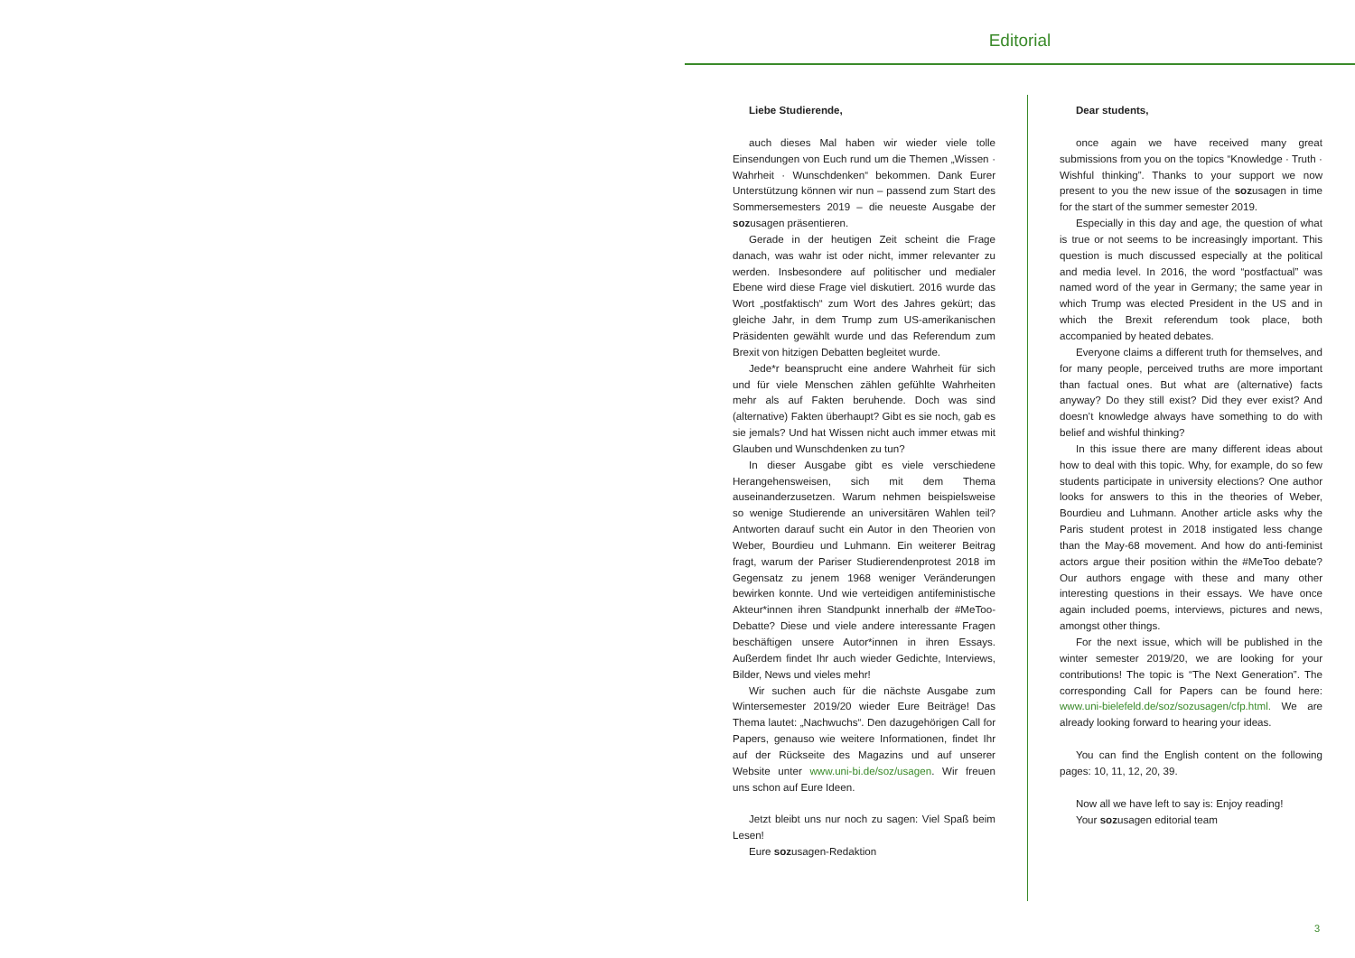Editorial
Liebe Studierende,
auch dieses Mal haben wir wieder viele tolle Einsendungen von Euch rund um die Themen „Wissen · Wahrheit · Wunschdenken“ bekommen. Dank Eurer Unterstützung können wir nun – passend zum Start des Sommersemesters 2019 – die neueste Ausgabe der sozusagen präsentieren.
Gerade in der heutigen Zeit scheint die Frage danach, was wahr ist oder nicht, immer relevanter zu werden. Insbesondere auf politischer und medialer Ebene wird diese Frage viel diskutiert. 2016 wurde das Wort „postfaktisch“ zum Wort des Jahres gekürt; das gleiche Jahr, in dem Trump zum US-amerikanischen Präsidenten gewählt wurde und das Referendum zum Brexit von hitzigen Debatten begleitet wurde.
Jede*r beansprucht eine andere Wahrheit für sich und für viele Menschen zählen gefühlte Wahrheiten mehr als auf Fakten beruhende. Doch was sind (alternative) Fakten überhaupt? Gibt es sie noch, gab es sie jemals? Und hat Wissen nicht auch immer etwas mit Glauben und Wunschdenken zu tun?
In dieser Ausgabe gibt es viele verschiedene Herangehensweisen, sich mit dem Thema auseinanderzusetzen. Warum nehmen beispielsweise so wenige Studierende an universitären Wahlen teil? Antworten darauf sucht ein Autor in den Theorien von Weber, Bourdieu und Luhmann. Ein weiterer Beitrag fragt, warum der Pariser Studierendenprotest 2018 im Gegensatz zu jenem 1968 weniger Veränderungen bewirken konnte. Und wie verteidigen antifeministische Akteur*innen ihren Standpunkt innerhalb der #MeToo-Debatte? Diese und viele andere interessante Fragen beschäftigen unsere Autor*innen in ihren Essays. Außerdem findet Ihr auch wieder Gedichte, Interviews, Bilder, News und vieles mehr!
Wir suchen auch für die nächste Ausgabe zum Wintersemester 2019/20 wieder Eure Beiträge! Das Thema lautet: „Nachwuchs“. Den dazugehörigen Call for Papers, genauso wie weitere Informationen, findet Ihr auf der Rückseite des Magazins und auf unserer Website unter www.uni-bi.de/soz/usagen. Wir freuen uns schon auf Eure Ideen.
Jetzt bleibt uns nur noch zu sagen: Viel Spaß beim Lesen!
Eure sozusagen-Redaktion
Dear students,
once again we have received many great submissions from you on the topics “Knowledge · Truth · Wishful thinking”. Thanks to your support we now present to you the new issue of the sozusagen in time for the start of the summer semester 2019.
Especially in this day and age, the question of what is true or not seems to be increasingly important. This question is much discussed especially at the political and media level. In 2016, the word “postfactual” was named word of the year in Germany; the same year in which Trump was elected President in the US and in which the Brexit referendum took place, both accompanied by heated debates.
Everyone claims a different truth for themselves, and for many people, perceived truths are more important than factual ones. But what are (alternative) facts anyway? Do they still exist? Did they ever exist? And doesn’t knowledge always have something to do with belief and wishful thinking?
In this issue there are many different ideas about how to deal with this topic. Why, for example, do so few students participate in university elections? One author looks for answers to this in the theories of Weber, Bourdieu and Luhmann. Another article asks why the Paris student protest in 2018 instigated less change than the May-68 movement. And how do anti-feminist actors argue their position within the #MeToo debate? Our authors engage with these and many other interesting questions in their essays. We have once again included poems, interviews, pictures and news, amongst other things.
For the next issue, which will be published in the winter semester 2019/20, we are looking for your contributions! The topic is “The Next Generation”. The corresponding Call for Papers can be found here: www.uni-bielefeld.de/soz/sozusagen/cfp.html. We are already looking forward to hearing your ideas.
You can find the English content on the following pages: 10, 11, 12, 20, 39.
Now all we have left to say is: Enjoy reading!
Your sozusagen editorial team
3